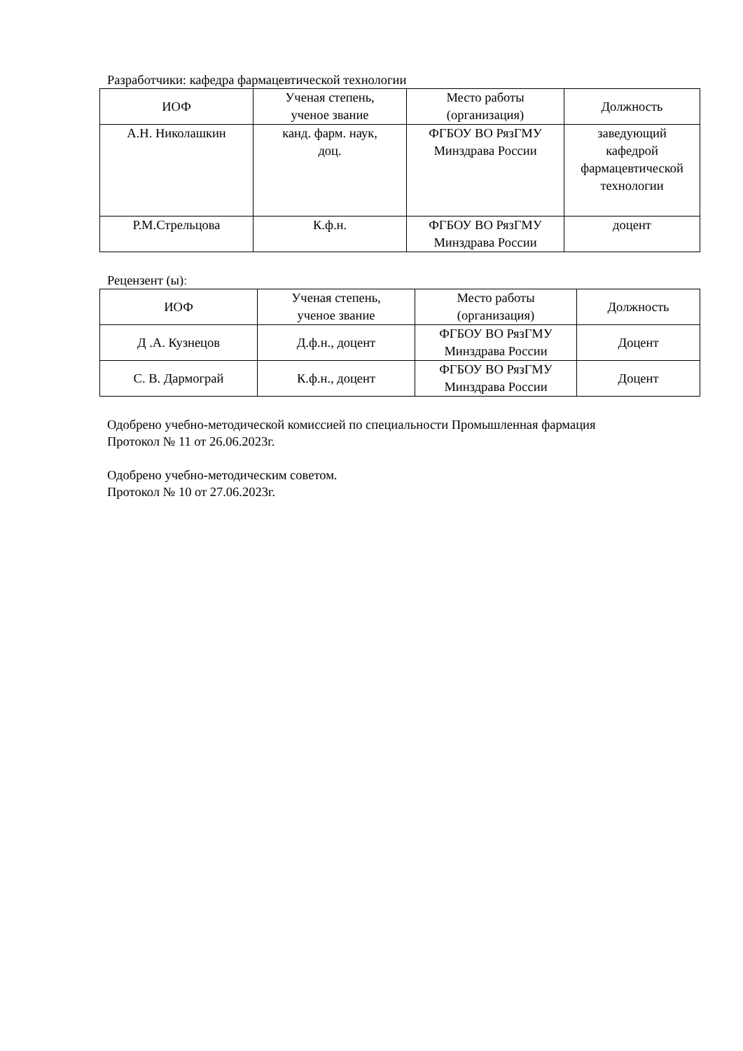Разработчики: кафедра фармацевтической технологии
| ИОФ | Ученая степень, ученое звание | Место работы (организация) | Должность |
| --- | --- | --- | --- |
| А.Н. Николашкин | канд. фарм. наук, доц. | ФГБОУ ВО РязГМУ Минздрава России | заведующий кафедрой фармацевтической технологии |
| Р.М.Стрельцова | К.ф.н. | ФГБОУ ВО РязГМУ Минздрава России | доцент |
Рецензент (ы):
| ИОФ | Ученая степень, ученое звание | Место работы (организация) | Должность |
| --- | --- | --- | --- |
| Д .А. Кузнецов | Д.ф.н., доцент | ФГБОУ ВО РязГМУ Минздрава России | Доцент |
| С. В. Дармограй | К.ф.н., доцент | ФГБОУ ВО РязГМУ Минздрава России | Доцент |
Одобрено учебно-методической комиссией по специальности Промышленная фармация
Протокол № 11 от 26.06.2023г.
Одобрено учебно-методическим советом.
Протокол № 10 от 27.06.2023г.